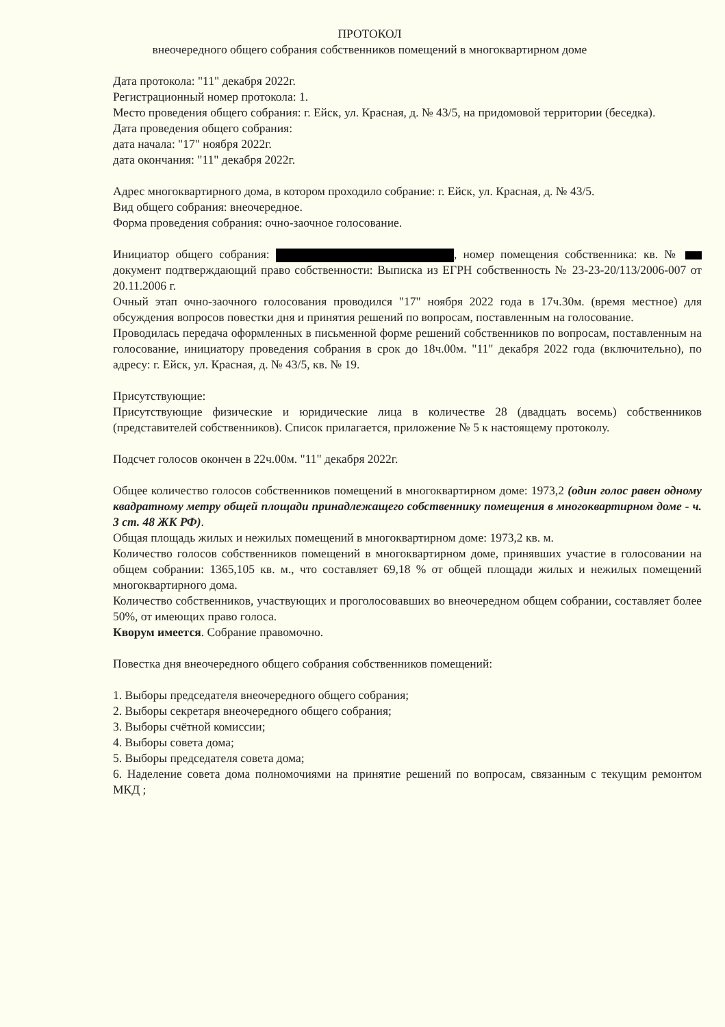ПРОТОКОЛ
внеочередного общего собрания собственников помещений в многоквартирном доме
Дата протокола: "11" декабря 2022г.
Регистрационный номер протокола: 1.
Место проведения общего собрания: г. Ейск, ул. Красная, д. № 43/5, на придомовой территории (беседка).
Дата проведения общего собрания:
дата начала: "17" ноября 2022г.
дата окончания: "11" декабря 2022г.
Адрес многоквартирного дома, в котором проходило собрание: г. Ейск, ул. Красная, д. № 43/5.
Вид общего собрания: внеочередное.
Форма проведения собрания: очно-заочное голосование.
Инициатор общего собрания: , номер помещения собственника: кв. № документ подтверждающий право собственности: Выписка из ЕГРН собственность № 23-23-20/113/2006-007 от 20.11.2006 г.
Очный этап очно-заочного голосования проводился "17" ноября 2022 года в 17ч.30м. (время местное) для обсуждения вопросов повестки дня и принятия решений по вопросам, поставленным на голосование.
Проводилась передача оформленных в письменной форме решений собственников по вопросам, поставленным на голосование, инициатору проведения собрания в срок до 18ч.00м. "11" декабря 2022 года (включительно), по адресу: г. Ейск, ул. Красная, д. № 43/5, кв. № 19.
Присутствующие:
Присутствующие физические и юридические лица в количестве 28 (двадцать восемь) собственников (представителей собственников). Список прилагается, приложение № 5 к настоящему протоколу.
Подсчет голосов окончен в 22ч.00м. "11" декабря 2022г.
Общее количество голосов собственников помещений в многоквартирном доме: 1973,2 (один голос равен одному квадратному метру общей площади принадлежащего собственнику помещения в многоквартирном доме - ч. 3 ст. 48 ЖК РФ).
Общая площадь жилых и нежилых помещений в многоквартирном доме: 1973,2 кв. м.
Количество голосов собственников помещений в многоквартирном доме, принявших участие в голосовании на общем собрании: 1365,105 кв. м., что составляет 69,18 % от общей площади жилых и нежилых помещений многоквартирного дома.
Количество собственников, участвующих и проголосовавших во внеочередном общем собрании, составляет более 50%, от имеющих право голоса.
Кворум имеется. Собрание правомочно.
Повестка дня внеочередного общего собрания собственников помещений:
1. Выборы председателя внеочередного общего собрания;
2. Выборы секретаря внеочередного общего собрания;
3. Выборы счётной комиссии;
4. Выборы совета дома;
5. Выборы председателя совета дома;
6. Наделение совета дома полномочиями на принятие решений по вопросам, связанным с текущим ремонтом МКД ;